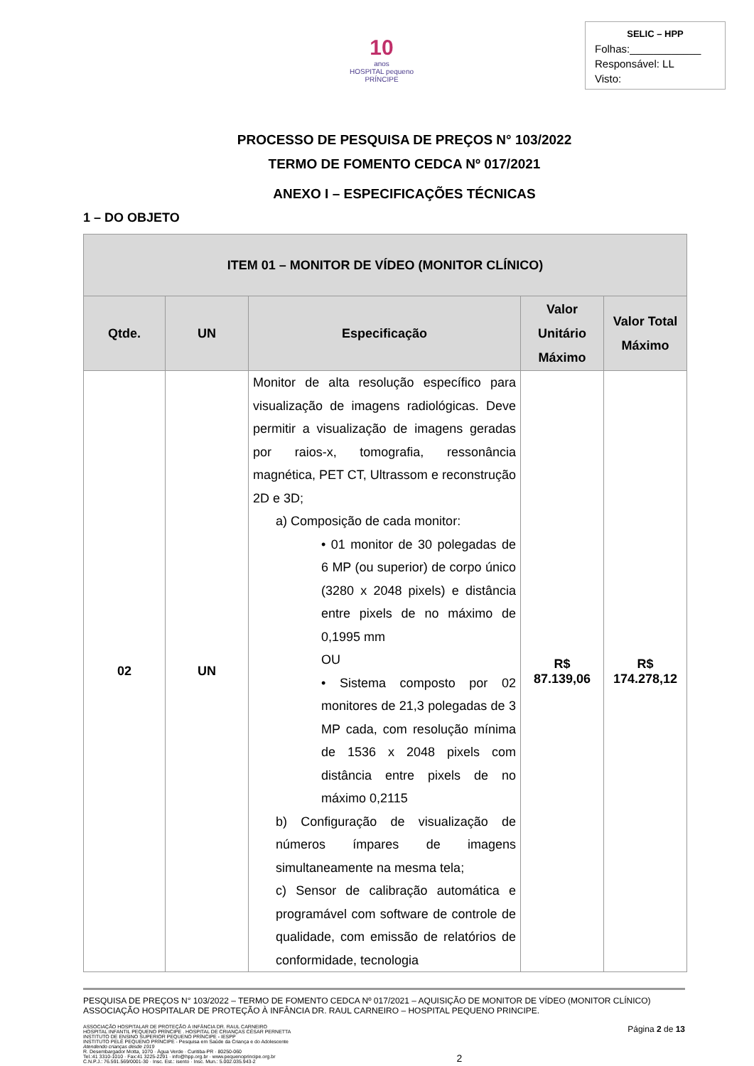10
anos
HOSPITAL pequeno PRÍNCIPE
SELIC – HPP
Folhas:____________
Responsável: LL
Visto:
PROCESSO DE PESQUISA DE PREÇOS N° 103/2022
TERMO DE FOMENTO CEDCA Nº 017/2021
ANEXO I – ESPECIFICAÇÕES TÉCNICAS
1 – DO OBJETO
| ITEM 01 – MONITOR DE VÍDEO (MONITOR CLÍNICO) | | | | |
| --- | --- | --- | --- | --- |
| Qtde. | UN | Especificação | Valor Unitário Máximo | Valor Total Máximo |
| 02 | UN | Monitor de alta resolução específico para visualização de imagens radiológicas. Deve permitir a visualização de imagens geradas por raios-x, tomografia, ressonância magnética, PET CT, Ultrassom e reconstrução 2D e 3D; a) Composição de cada monitor: • 01 monitor de 30 polegadas de 6 MP (ou superior) de corpo único (3280 x 2048 pixels) e distância entre pixels de no máximo de 0,1995 mm OU • Sistema composto por 02 monitores de 21,3 polegadas de 3 MP cada, com resolução mínima de 1536 x 2048 pixels com distância entre pixels de no máximo 0,2115 b) Configuração de visualização de números ímpares de imagens simultaneamente na mesma tela; c) Sensor de calibração automática e programável com software de controle de qualidade, com emissão de relatórios de conformidade, tecnologia | R$ 87.139,06 | R$ 174.278,12 |
PESQUISA DE PREÇOS N° 103/2022 – TERMO DE FOMENTO CEDCA Nº 017/2021 – AQUISIÇÃO DE MONITOR DE VÍDEO (MONITOR CLÍNICO)
ASSOCIAÇÃO HOSPITALAR DE PROTEÇÃO À INFÂNCIA DR. RAUL CARNEIRO – HOSPITAL PEQUENO PRINCIPE.
ASSOCIAÇÃO HOSPITALAR DE PROTEÇÃO À INFÂNCIA DR. RAUL CARNEIRO
HOSPITAL INFANTIL PEQUENO PRÍNCIPE . HOSPITAL DE CRIANÇAS CÉSAR PERNETTA
INSTITUTO DE ENSINO SUPERIOR PEQUENO PRÍNCIPE - IESPP
INSTITUTO PELÉ PEQUENO PRÍNCIPE - Pesquisa em Saúde da Criança e do Adolescente
Atendendo crianças desde 1919
R. Desembargador Motta, 1070 · Água Verde · Curitiba-PR · 80250-060
Tel.:41 3310-1010 · Fax:41 3225-2291 · info@hpp.org.br · www.pequenoprincipe.org.br
C.N.P.J.: 76.591.569/0001-30 · Insc. Est.: isento · Insc. Mun.: 5.002.035.943-2
2
Página 2 de 13